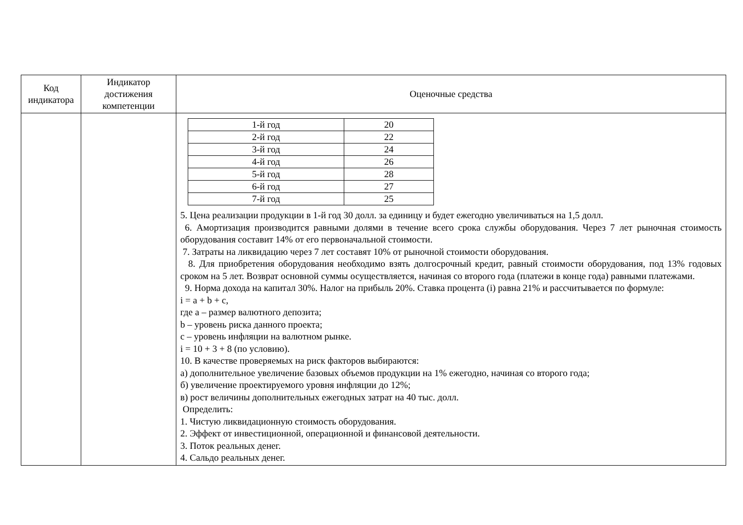| Код индикатора | Индикатор достижения компетенции | Оценочные средства |
| --- | --- | --- |
| | | / 1-й год / 20 / / 2-й год / 22 / / 3-й год / 24 / / 4-й год / 26 / / 5-й год / 28 / / 6-й год / 27 / / 7-й год / 25 / 5. Цена реализации продукции в 1-й год 30 долл. за единицу и будет ежегодно увеличиваться на 1,5 долл. 6. Амортизация производится равными долями в течение всего срока службы оборудования. Через 7 лет рыночная стоимость оборудования составит 14% от его первоначальной стоимости. 7. Затраты на ликвидацию через 7 лет составят 10% от рыночной стоимости оборудования. 8. Для приобретения оборудования необходимо взять долгосрочный кредит, равный стоимости оборудования, под 13% годовых сроком на 5 лет. Возврат основной суммы осуществляется, начиная со второго года (платежи в конце года) равными платежами. 9. Норма дохода на капитал 30%. Налог на прибыль 20%. Ставка процента (i) равна 21% и рассчитывается по формуле: i = a + b + c, где a – размер валютного депозита; b – уровень риска данного проекта; c – уровень инфляции на валютном рынке. i = 10 + 3 + 8 (по условию). 10. В качестве проверяемых на риск факторов выбираются: а) дополнительное увеличение базовых объемов продукции на 1% ежегодно, начиная со второго года; б) увеличение проектируемого уровня инфляции до 12%; в) рост величины дополнительных ежегодных затрат на 40 тыс. долл. Определить: 1. Чистую ликвидационную стоимость оборудования. 2. Эффект от инвестиционной, операционной и финансовой деятельности. 3. Поток реальных денег. 4. Сальдо реальных денег. |